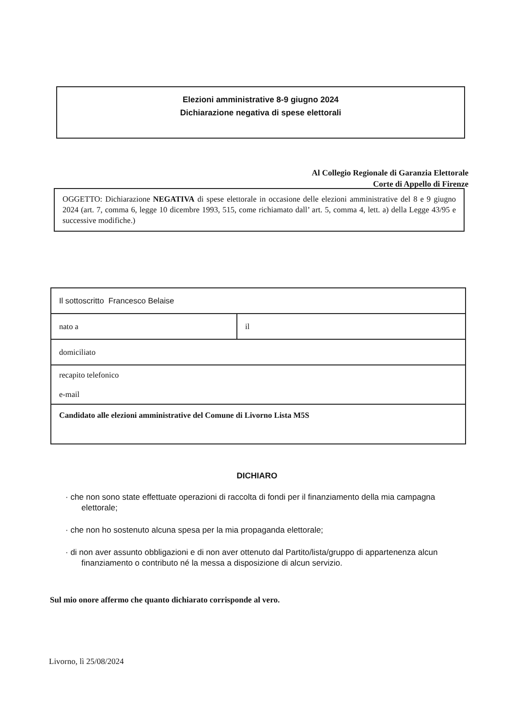Elezioni amministrative 8-9 giugno 2024
Dichiarazione negativa di spese elettorali
Al Collegio Regionale di Garanzia Elettorale
Corte di Appello di Firenze
OGGETTO: Dichiarazione NEGATIVA di spese elettorale in occasione delle elezioni amministrative del 8 e 9 giugno 2024 (art. 7, comma 6, legge 10 dicembre 1993, 515, come richiamato dall’ art. 5, comma 4, lett. a) della Legge 43/95 e successive modifiche.)
| Il sottoscritto Francesco Belaise | |
| nato a | il |
| domiciliato | |
| recapito telefonico e-mail | |
| Candidato alle elezioni amministrative del Comune di Livorno Lista M5S | |
DICHIARO
· che non sono state effettuate operazioni di raccolta di fondi per il finanziamento della mia campagna elettorale;
· che non ho sostenuto alcuna spesa per la mia propaganda elettorale;
· di non aver assunto obbligazioni e di non aver ottenuto dal Partito/lista/gruppo di appartenenza alcun finanziamento o contributo né la messa a disposizione di alcun servizio.
Sul mio onore affermo che quanto dichiarato corrisponde al vero.
Livorno, lì 25/08/2024